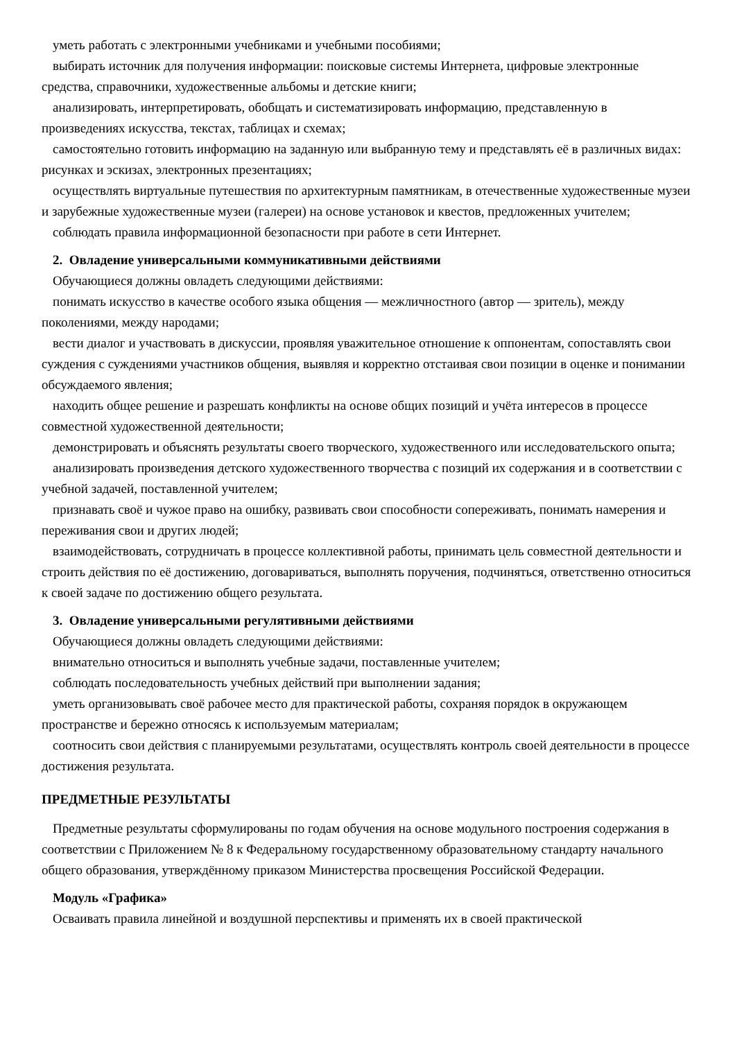уметь работать с электронными учебниками и учебными пособиями;
выбирать источник для получения информации: поисковые системы Интернета, цифровые электронные средства, справочники, художественные альбомы и детские книги;
анализировать, интерпретировать, обобщать и систематизировать информацию, представленную в произведениях искусства, текстах, таблицах и схемах;
самостоятельно готовить информацию на заданную или выбранную тему и представлять её в различных видах: рисунках и эскизах, электронных презентациях;
осуществлять виртуальные путешествия по архитектурным памятникам, в отечественные художественные музеи и зарубежные художественные музеи (галереи) на основе установок и квестов, предложенных учителем;
соблюдать правила информационной безопасности при работе в сети Интернет.
2. Овладение универсальными коммуникативными действиями
Обучающиеся должны овладеть следующими действиями:
понимать искусство в качестве особого языка общения — межличностного (автор — зритель), между поколениями, между народами;
вести диалог и участвовать в дискуссии, проявляя уважительное отношение к оппонентам, сопоставлять свои суждения с суждениями участников общения, выявляя и корректно отстаивая свои позиции в оценке и понимании обсуждаемого явления;
находить общее решение и разрешать конфликты на основе общих позиций и учёта интересов в процессе совместной художественной деятельности;
демонстрировать и объяснять результаты своего творческого, художественного или исследовательского опыта;
анализировать произведения детского художественного творчества с позиций их содержания и в соответствии с учебной задачей, поставленной учителем;
признавать своё и чужое право на ошибку, развивать свои способности сопереживать, понимать намерения и переживания свои и других людей;
взаимодействовать, сотрудничать в процессе коллективной работы, принимать цель совместной деятельности и строить действия по её достижению, договариваться, выполнять поручения, подчиняться, ответственно относиться к своей задаче по достижению общего результата.
3. Овладение универсальными регулятивными действиями
Обучающиеся должны овладеть следующими действиями:
внимательно относиться и выполнять учебные задачи, поставленные учителем;
соблюдать последовательность учебных действий при выполнении задания;
уметь организовывать своё рабочее место для практической работы, сохраняя порядок в окружающем пространстве и бережно относясь к используемым материалам;
соотносить свои действия с планируемыми результатами, осуществлять контроль своей деятельности в процессе достижения результата.
ПРЕДМЕТНЫЕ РЕЗУЛЬТАТЫ
Предметные результаты сформулированы по годам обучения на основе модульного построения содержания в соответствии с Приложением № 8 к Федеральному государственному образовательному стандарту начального общего образования, утверждённому приказом Министерства просвещения Российской Федерации.
Модуль «Графика»
Осваивать правила линейной и воздушной перспективы и применять их в своей практической